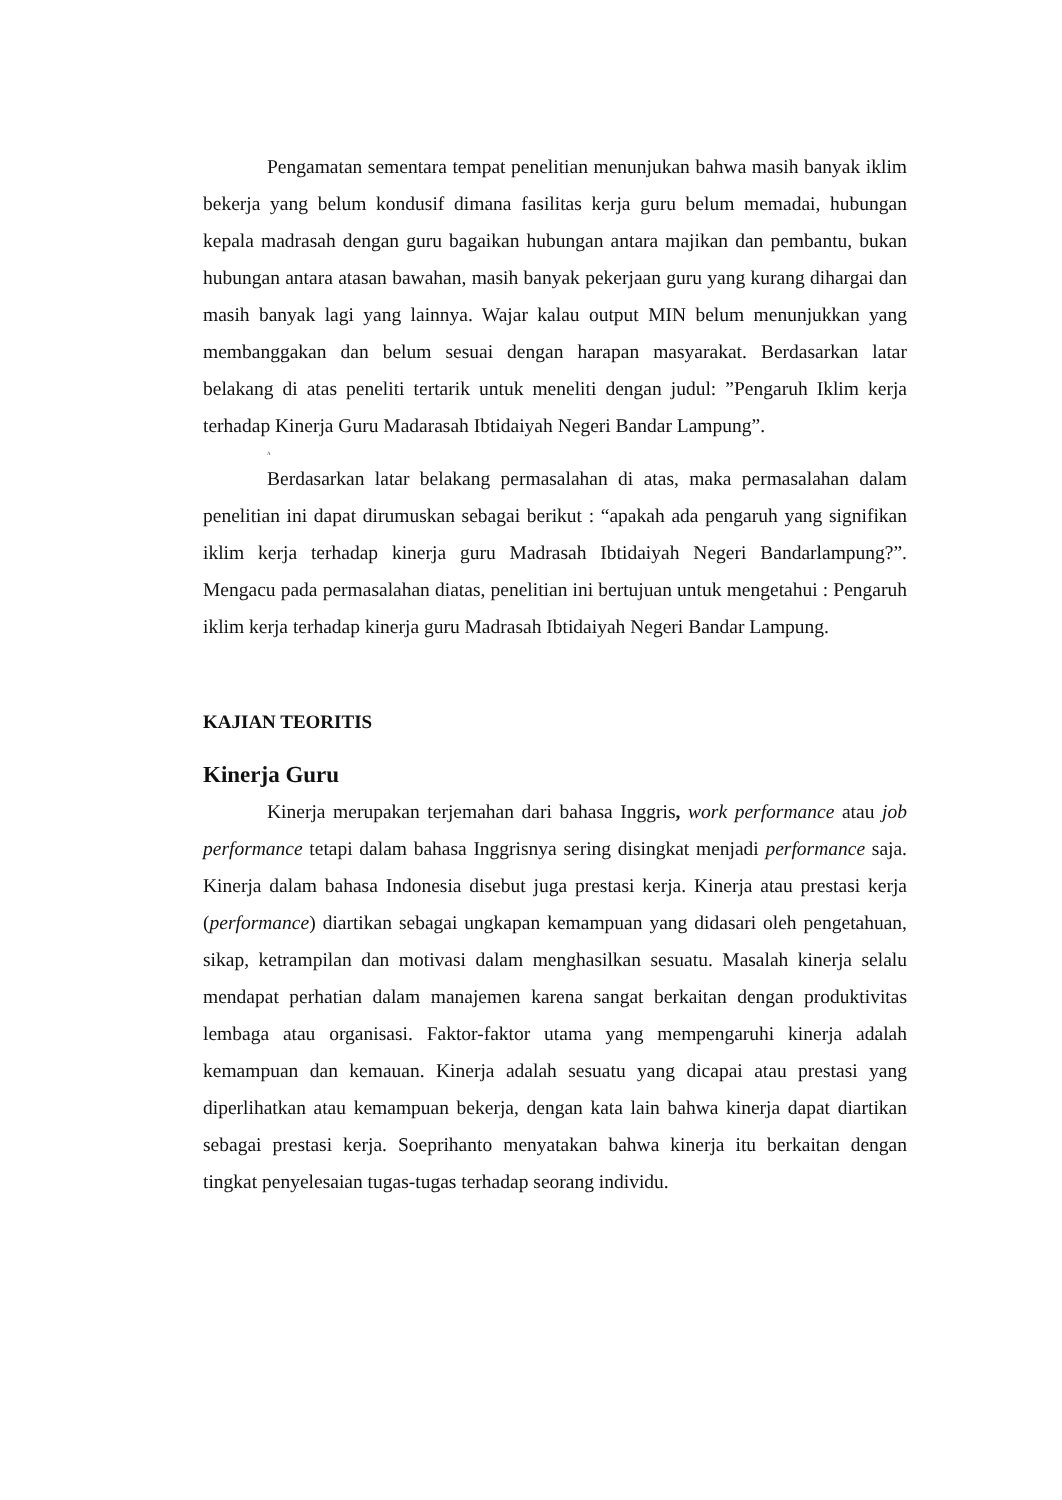Pengamatan sementara tempat penelitian menunjukan bahwa masih banyak iklim bekerja yang belum kondusif dimana fasilitas kerja guru belum memadai, hubungan kepala madrasah dengan guru bagaikan hubungan antara majikan dan pembantu, bukan hubungan antara atasan bawahan, masih banyak pekerjaan guru yang kurang dihargai dan masih banyak lagi yang lainnya. Wajar kalau output MIN belum menunjukkan yang membanggakan dan belum sesuai dengan harapan masyarakat. Berdasarkan latar belakang di atas peneliti tertarik untuk meneliti dengan judul: ”Pengaruh Iklim kerja terhadap Kinerja Guru Madarasah Ibtidaiyah Negeri Bandar Lampung”.
A
Berdasarkan latar belakang permasalahan di atas, maka permasalahan dalam penelitian ini dapat dirumuskan sebagai berikut : “apakah ada pengaruh yang signifikan iklim kerja terhadap kinerja guru Madrasah Ibtidaiyah Negeri Bandarlampung?”. Mengacu pada permasalahan diatas, penelitian ini bertujuan untuk mengetahui : Pengaruh iklim kerja terhadap kinerja guru Madrasah Ibtidaiyah Negeri Bandar Lampung.
KAJIAN TEORITIS
Kinerja Guru
Kinerja merupakan terjemahan dari bahasa Inggris, work performance atau job performance tetapi dalam bahasa Inggrisnya sering disingkat menjadi performance saja. Kinerja dalam bahasa Indonesia disebut juga prestasi kerja. Kinerja atau prestasi kerja (performance) diartikan sebagai ungkapan kemampuan yang didasari oleh pengetahuan, sikap, ketrampilan dan motivasi dalam menghasilkan sesuatu. Masalah kinerja selalu mendapat perhatian dalam manajemen karena sangat berkaitan dengan produktivitas lembaga atau organisasi. Faktor-faktor utama yang mempengaruhi kinerja adalah kemampuan dan kemauan. Kinerja adalah sesuatu yang dicapai atau prestasi yang diperlihatkan atau kemampuan bekerja, dengan kata lain bahwa kinerja dapat diartikan sebagai prestasi kerja. Soeprihanto menyatakan bahwa kinerja itu berkaitan dengan tingkat penyelesaian tugas-tugas terhadap seorang individu.